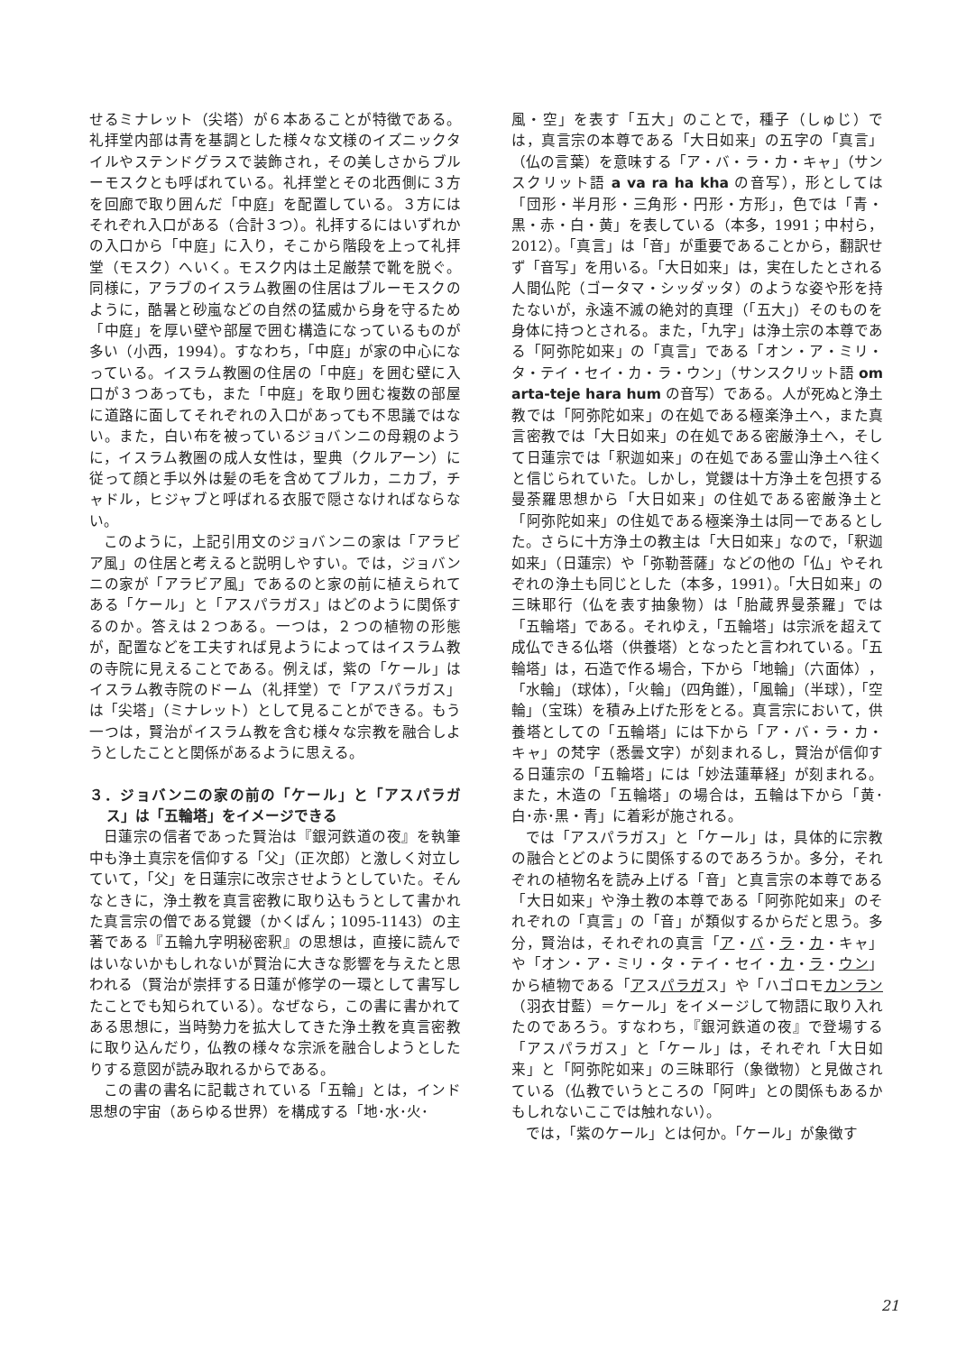せるミナレット（尖塔）が６本あることが特徴である。礼拝堂内部は青を基調とした様々な文様のイズニックタイルやステンドグラスで装飾され，その美しさからブルーモスクとも呼ばれている。礼拝堂とその北西側に３方を回廊で取り囲んだ「中庭」を配置している。３方にはそれぞれ入口がある（合計３つ）。礼拝するにはいずれかの入口から「中庭」に入り，そこから階段を上って礼拝堂（モスク）へいく。モスク内は土足厳禁で靴を脱ぐ。同様に，アラブのイスラム教圏の住居はブルーモスクのように，酷暑と砂嵐などの自然の猛威から身を守るため「中庭」を厚い壁や部屋で囲む構造になっているものが多い（小西，1994）。すなわち，「中庭」が家の中心になっている。イスラム教圏の住居の「中庭」を囲む壁に入口が３つあっても，また「中庭」を取り囲む複数の部屋に道路に面してそれぞれの入口があっても不思議ではない。また，白い布を被っているジョバンニの母親のように，イスラム教圏の成人女性は，聖典（クルアーン）に従って顔と手以外は髪の毛を含めてブルカ，ニカブ，チャドル，ヒジャブと呼ばれる衣服で隠さなければならない。
このように，上記引用文のジョバンニの家は「アラビア風」の住居と考えると説明しやすい。では，ジョバンニの家が「アラビア風」であるのと家の前に植えられてある「ケール」と「アスパラガス」はどのように関係するのか。答えは２つある。一つは，２つの植物の形態が，配置などを工夫すれば見ようによってはイスラム教の寺院に見えることである。例えば，紫の「ケール」はイスラム教寺院のドーム（礼拝堂）で「アスパラガス」は「尖塔」（ミナレット）として見ることができる。もう一つは，賢治がイスラム教を含む様々な宗教を融合しようとしたことと関係があるように思える。
３．ジョバンニの家の前の「ケール」と「アスパラガス」は「五輪塔」をイメージできる
日蓮宗の信者であった賢治は『銀河鉄道の夜』を執筆中も浄土真宗を信仰する「父」（正次郎）と激しく対立していて，「父」を日蓮宗に改宗させようとしていた。そんなときに，浄土教を真言密教に取り込もうとして書かれた真言宗の僧である覚鑁（かくばん；1095-1143）の主著である『五輪九字明秘密釈』の思想は，直接に読んではいないかもしれないが賢治に大きな影響を与えたと思われる（賢治が崇拝する日蓮が修学の一環として書写したことでも知られている）。なぜなら，この書に書かれてある思想に，当時勢力を拡大してきた浄土教を真言密教に取り込んだり，仏教の様々な宗派を融合しようとしたりする意図が読み取れるからである。
この書の書名に記載されている「五輪」とは，インド思想の宇宙（あらゆる世界）を構成する「地･水･火･
風・空」を表す「五大」のことで，種子（しゅじ）では，真言宗の本尊である「大日如来」の五字の「真言」（仏の言葉）を意味する「ア・バ・ラ・カ・キャ」（サンスクリット語 a va ra ha kha の音写），形としては「団形・半月形・三角形・円形・方形」，色では「青・黒・赤・白・黄」を表している（本多，1991；中村ら，2012）。「真言」は「音」が重要であることから，翻訳せず「音写」を用いる。「大日如来」は，実在したとされる人間仏陀（ゴータマ・シッダッタ）のような姿や形を持たないが，永遠不滅の絶対的真理（「五大」）そのものを身体に持つとされる。また，「九字」は浄土宗の本尊である「阿弥陀如来」の「真言」である「オン・ア・ミリ・タ・テイ・セイ・カ・ラ・ウン」（サンスクリット語 om arta-teje hara hum の音写）である。人が死ぬと浄土教では「阿弥陀如来」の在処である極楽浄土へ，また真言密教では「大日如来」の在処である密厳浄土へ，そして日蓮宗では「釈迦如来」の在処である霊山浄土へ往くと信じられていた。しかし，覚鑁は十方浄土を包摂する曼荼羅思想から「大日如来」の住処である密厳浄土と「阿弥陀如来」の住処である極楽浄土は同一であるとした。さらに十方浄土の教主は「大日如来」なので，「釈迦如来」（日蓮宗）や「弥勒菩薩」などの他の「仏」やそれぞれの浄土も同じとした（本多，1991）。「大日如来」の三昧耶行（仏を表す抽象物）は「胎蔵界曼荼羅」では「五輪塔」である。それゆえ，「五輪塔」は宗派を超えて成仏できる仏塔（供養塔）となったと言われている。「五輪塔」は，石造で作る場合，下から「地輪」（六面体），「水輪」（球体），「火輪」（四角錐），「風輪」（半球），「空輪」（宝珠）を積み上げた形をとる。真言宗において，供養塔としての「五輪塔」には下から「ア・バ・ラ・カ・キャ」の梵字（悉曇文字）が刻まれるし，賢治が信仰する日蓮宗の「五輪塔」には「妙法蓮華経」が刻まれる。また，木造の「五輪塔」の場合は，五輪は下から「黄･白･赤･黒・青」に着彩が施される。
では「アスパラガス」と「ケール」は，具体的に宗教の融合とどのように関係するのであろうか。多分，それぞれの植物名を読み上げる「音」と真言宗の本尊である「大日如来」や浄土教の本尊である「阿弥陀如来」のそれぞれの「真言」の「音」が類似するからだと思う。多分，賢治は，それぞれの真言「ア・バ・ラ・カ・キャ」や「オン・ア・ミリ・タ・テイ・セイ・カ・ラ・ウン」から植物である「アスパラガス」や「ハゴロモカンラン（羽衣甘藍）＝ケール」をイメージして物語に取り入れたのであろう。すなわち，『銀河鉄道の夜』で登場する「アスパラガス」と「ケール」は，それぞれ「大日如来」と「阿弥陀如来」の三昧耶行（象徴物）と見做されている（仏教でいうところの「阿吽」との関係もあるかもしれないここでは触れない）。
では，「紫のケール」とは何か。「ケール」が象徴す
21